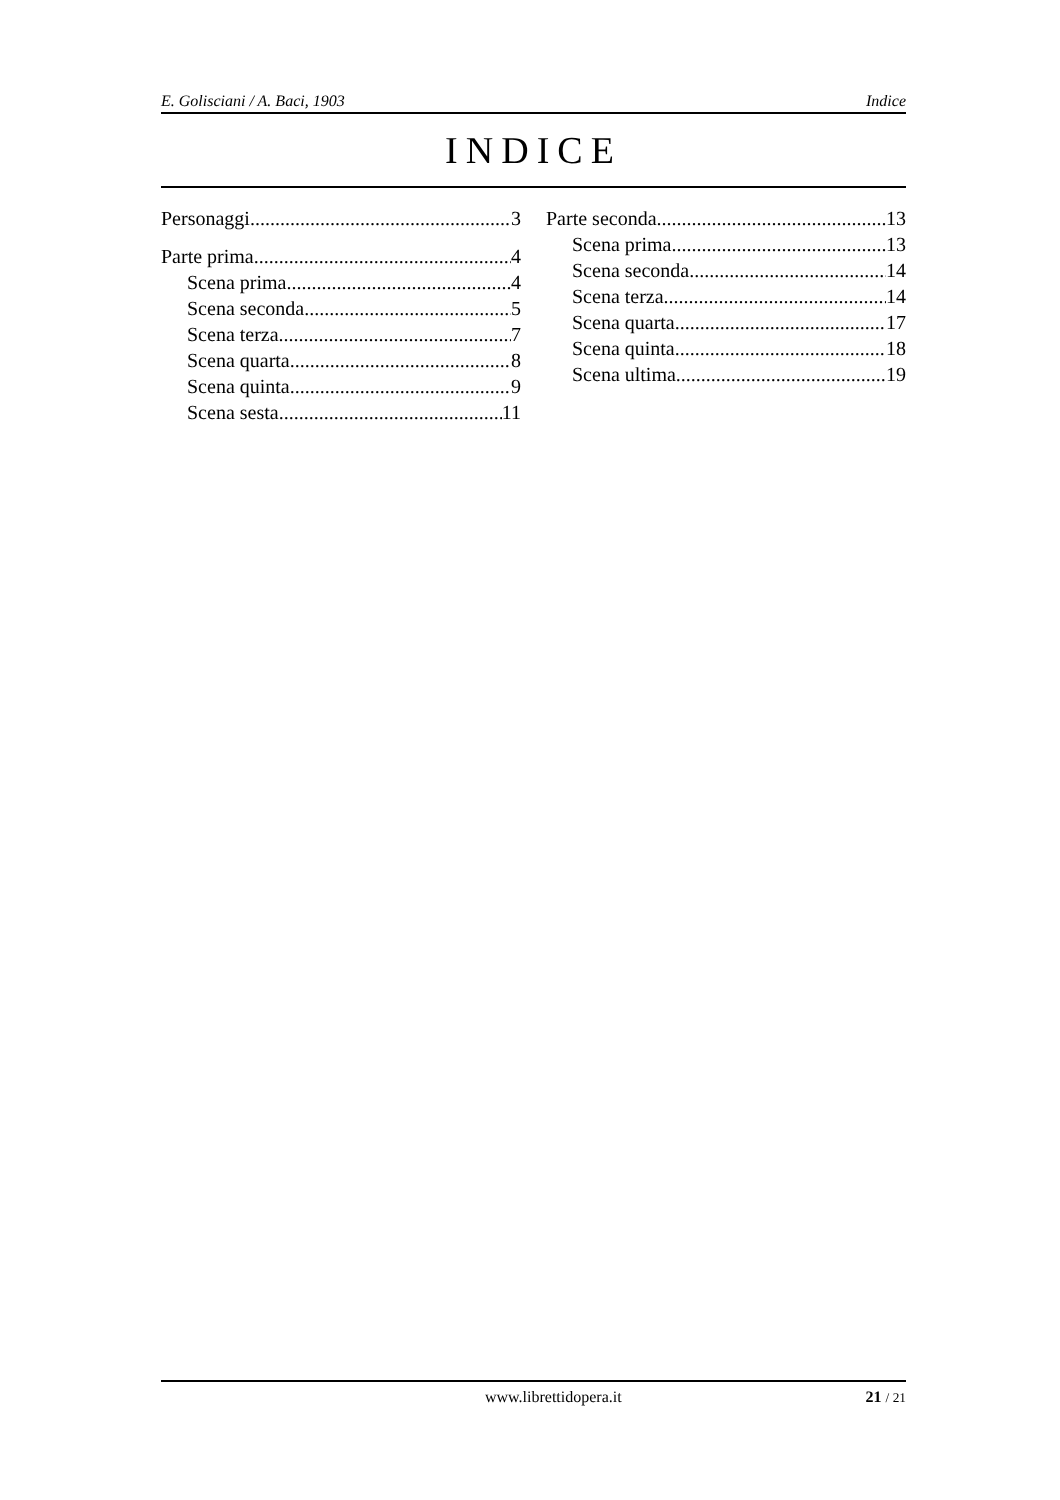E. Golisciani / A. Baci, 1903 Indice
INDICE
Personaggi 3
Parte prima 4
Scena prima 4
Scena seconda 5
Scena terza 7
Scena quarta 8
Scena quinta 9
Scena sesta 11
Parte seconda 13
Scena prima 13
Scena seconda 14
Scena terza 14
Scena quarta 17
Scena quinta 18
Scena ultima 19
www.librettidopera.it 21 / 21